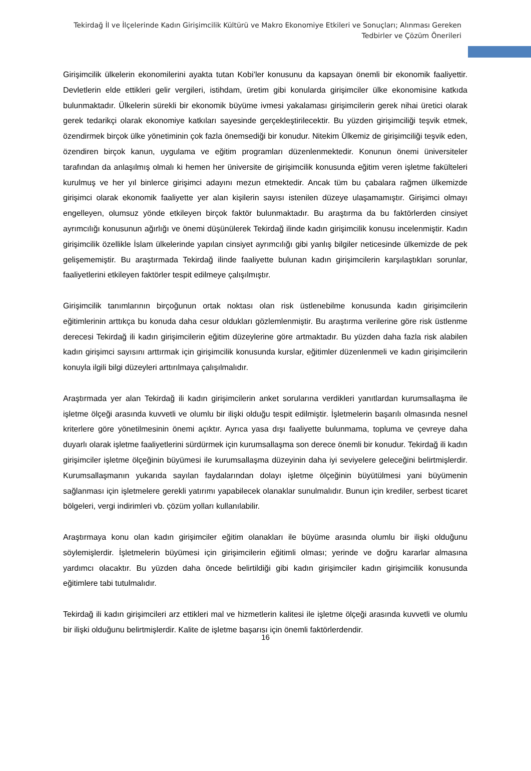Tekirdağ İl ve İlçelerinde Kadın Girişimcilik Kültürü ve Makro Ekonomiye Etkileri ve Sonuçları; Alınması Gereken
Tedbirler ve Çözüm Önerileri
Girişimcilik ülkelerin ekonomilerini ayakta tutan Kobi’ler konusunu da kapsayan önemli bir ekonomik faaliyettir. Devletlerin elde ettikleri gelir vergileri, istihdam, üretim gibi konularda girişimciler ülke ekonomisine katkıda bulunmaktadır. Ülkelerin sürekli bir ekonomik büyüme ivmesi yakalaması girişimcilerin gerek nihai üretici olarak gerek tedarikçi olarak ekonomiye katkıları sayesinde gerçekleştirilecektir. Bu yüzden girişimciliği teşvik etmek, özendirmek birçok ülke yönetiminin çok fazla önemsediği bir konudur. Nitekim Ülkemiz de girişimciliği teşvik eden, özendiren birçok kanun, uygulama ve eğitim programları düzenlenmektedir. Konunun önemi üniversiteler tarafından da anlaşılmış olmalı ki hemen her üniversite de girişimcilik konusunda eğitim veren işletme fakülteleri kurulmuş ve her yıl binlerce girişimci adayını mezun etmektedir. Ancak tüm bu çabalara rağmen ülkemizde girişimci olarak ekonomik faaliyette yer alan kişilerin sayısı istenilen düzeye ulaşamamıştır. Girişimci olmayı engelleyen, olumsuz yönde etkileyen birçok faktör bulunmaktadır. Bu araştırma da bu faktörlerden cinsiyet ayrımcılığı konusunun ağırlığı ve önemi düşünülerek Tekirdağ ilinde kadın girişimcilik konusu incelenmiştir. Kadın girişimcilik özellikle İslam ülkelerinde yapılan cinsiyet ayrımcılığı gibi yanlış bilgiler neticesinde ülkemizde de pek gelişememiştir. Bu araştırmada Tekirdağ ilinde faaliyette bulunan kadın girişimcilerin karşılaştıkları sorunlar, faaliyetlerini etkileyen faktörler tespit edilmeye çalışılmıştır.
Girişimcilik tanımlarının birçoğunun ortak noktası olan risk üstlenebilme konusunda kadın girişimcilerin eğitimlerinin arttıkça bu konuda daha cesur oldukları gözlemlenmiştir. Bu araştırma verilerine göre risk üstlenme derecesi Tekirdağ ili kadın girişimcilerin eğitim düzeylerine göre artmaktadır. Bu yüzden daha fazla risk alabilen kadın girişimci sayısını arttırmak için girişimcilik konusunda kurslar, eğitimler düzenlenmeli ve kadın girişimcilerin konuyla ilgili bilgi düzeyleri arttırılmaya çalışılmalıdır.
Araştırmada yer alan Tekirdağ ili kadın girişimcilerin anket sorularına verdikleri yanıtlardan kurumsallaşma ile işletme ölçeği arasında kuvvetli ve olumlu bir ilişki olduğu tespit edilmiştir. İşletmelerin başarılı olmasında nesnel kriterlere göre yönetilmesinin önemi açıktır. Ayrıca yasa dışı faaliyette bulunmama, topluma ve çevreye daha duyarlı olarak işletme faaliyetlerini sürdürmek için kurumsallaşma son derece önemli bir konudur. Tekirdağ ili kadın girişimciler işletme ölçeğinin büyümesi ile kurumsallaşma düzeyinin daha iyi seviyelere geleceğini belirtmişlerdir. Kurumsallaşmanın yukarıda sayılan faydalarından dolayı işletme ölçeğinin büyütülmesi yani büyümenin sağlanması için işletmelere gerekli yatırımı yapabilecek olanaklar sunulmalıdır. Bunun için krediler, serbest ticaret bölgeleri, vergi indirimleri vb. çözüm yolları kullanılabilir.
Araştırmaya konu olan kadın girişimciler eğitim olanakları ile büyüme arasında olumlu bir ilişki olduğunu söylemişlerdir. İşletmelerin büyümesi için girişimcilerin eğitimli olması; yerinde ve doğru kararlar almasına yardımcı olacaktır. Bu yüzden daha öncede belirtildiği gibi kadın girişimciler kadın girişimcilik konusunda eğitimlere tabi tutulmalıdır.
Tekirdağ ili kadın girişimcileri arz ettikleri mal ve hizmetlerin kalitesi ile işletme ölçeği arasında kuvvetli ve olumlu bir ilişki olduğunu belirtmişlerdir. Kalite de işletme başarısı için önemli faktörlerdendir.
16